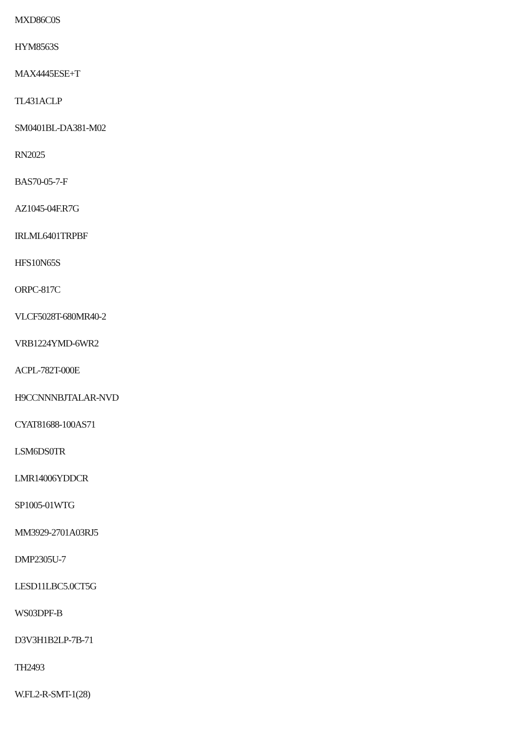MXD86C0S
HYM8563S
MAX4445ESE+T
TL431ACLP
SM0401BL-DA381-M02
RN2025
BAS70-05-7-F
AZ1045-04F.R7G
IRLML6401TRPBF
HFS10N65S
ORPC-817C
VLCF5028T-680MR40-2
VRB1224YMD-6WR2
ACPL-782T-000E
H9CCNNNBJTALAR-NVD
CYAT81688-100AS71
LSM6DS0TR
LMR14006YDDCR
SP1005-01WTG
MM3929-2701A03RJ5
DMP2305U-7
LESD11LBC5.0CT5G
WS03DPF-B
D3V3H1B2LP-7B-71
TH2493
W.FL2-R-SMT-1(28)